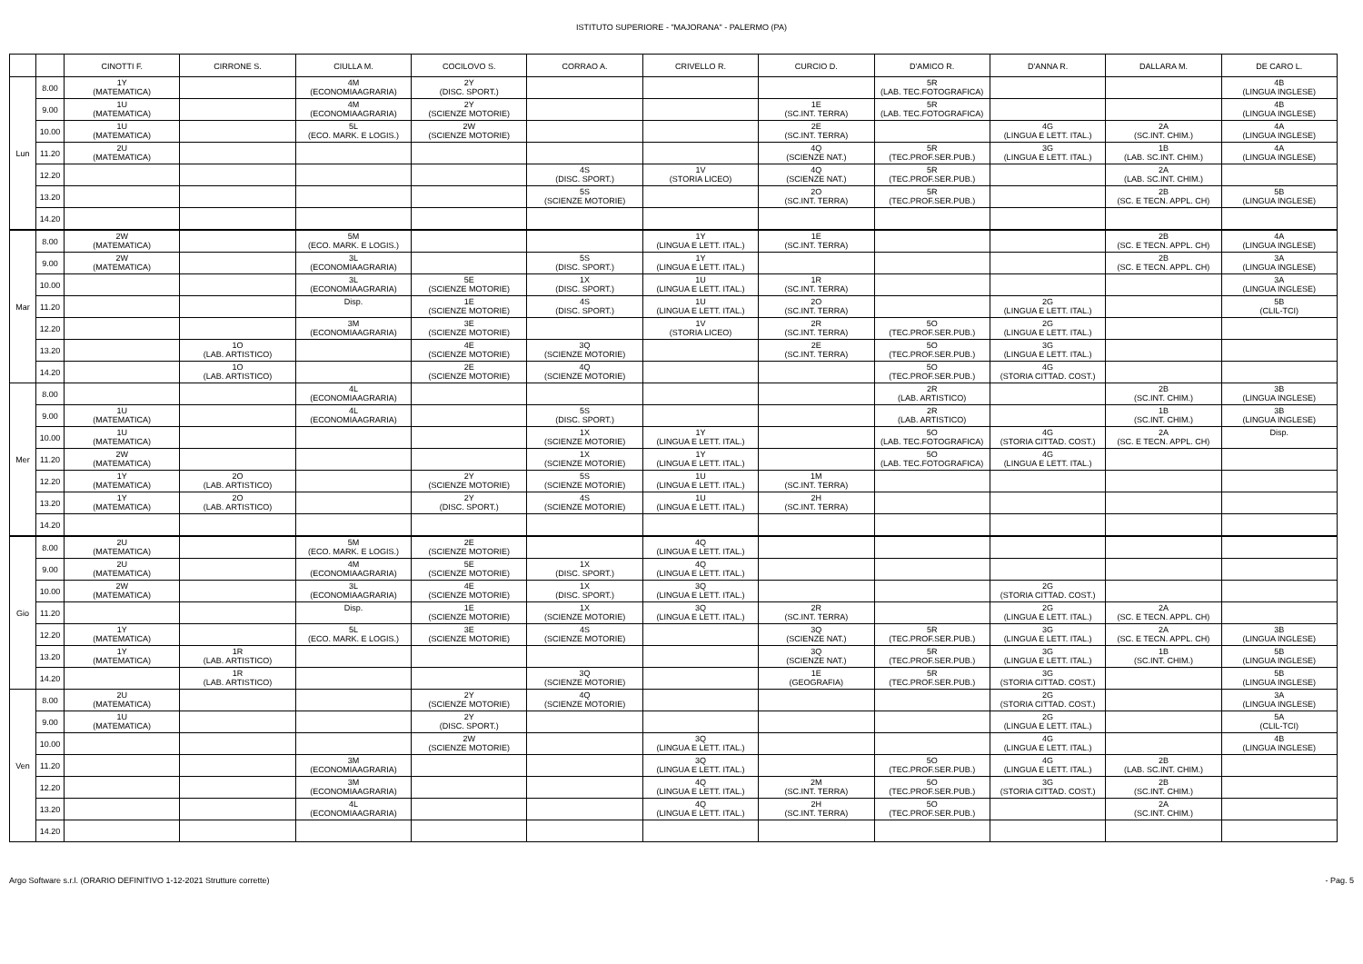ISTITUTO SUPERIORE - "MAJORANA" - PALERMO (PA)
| | | CINOTTI F. | CIRRONE S. | CIULLA M. | COCILOVO S. | CORRAO A. | CRIVELLO R. | CURCIO D. | D'AMICO R. | D'ANNA R. | DALLARA M. | DE CARO L. |
| --- | --- | --- | --- | --- | --- | --- | --- | --- | --- | --- | --- | --- |
| Lun | 8.00 | 1Y (MATEMATICA) | | 4M (ECONOMIAAGRARIA) | 2Y (DISC. SPORT.) | | | | 5R (LAB. TEC.FOTOGRAFICA) | | | 4B (LINGUA INGLESE) |
| | 9.00 | 1U (MATEMATICA) | | 4M (ECONOMIAAGRARIA) | 2Y (SCIENZE MOTORIE) | | | 1E (SC.INT. TERRA) | 5R (LAB. TEC.FOTOGRAFICA) | | | 4B (LINGUA INGLESE) |
| | 10.00 | 1U (MATEMATICA) | | 5L (ECO. MARK. E LOGIS.) | 2W (SCIENZE MOTORIE) | | | 2E (SC.INT. TERRA) | | 4G (LINGUA E LETT. ITAL.) | 2A (SC.INT. CHIM.) | 4A (LINGUA INGLESE) |
| | 11.20 | 2U (MATEMATICA) | | | | | | 4Q (SCIENZE NAT.) | 5R (TEC.PROF.SER.PUB.) | 3G (LINGUA E LETT. ITAL.) | 1B (LAB. SC.INT. CHIM.) | 4A (LINGUA INGLESE) |
| | 12.20 | | | | | 4S (DISC. SPORT.) | 1V (STORIA LICEO) | 4Q (SCIENZE NAT.) | 5R (TEC.PROF.SER.PUB.) | | 2A (LAB. SC.INT. CHIM.) | |
| | 13.20 | | | | | 5S (SCIENZE MOTORIE) | | 2O (SC.INT. TERRA) | 5R (TEC.PROF.SER.PUB.) | | 2B (SC. E TECN. APPL. CH) | 5B (LINGUA INGLESE) |
| | 14.20 | | | | | | | | | | | |
| Mar | 8.00 | 2W (MATEMATICA) | | 5M (ECO. MARK. E LOGIS.) | | | 1Y (LINGUA E LETT. ITAL.) | 1E (SC.INT. TERRA) | | | 2B (SC. E TECN. APPL. CH) | 4A (LINGUA INGLESE) |
| | 9.00 | 2W (MATEMATICA) | | 3L (ECONOMIAAGRARIA) | | 5S (DISC. SPORT.) | 1Y (LINGUA E LETT. ITAL.) | | | | 2B (SC. E TECN. APPL. CH) | 3A (LINGUA INGLESE) |
| | 10.00 | | | 3L (ECONOMIAAGRARIA) | 5E (SCIENZE MOTORIE) | 1X (DISC. SPORT.) | 1U (LINGUA E LETT. ITAL.) | 1R (SC.INT. TERRA) | | | | 3A (LINGUA INGLESE) |
| | 11.20 | | | Disp. | 1E (SCIENZE MOTORIE) | 4S (DISC. SPORT.) | 1U (LINGUA E LETT. ITAL.) | 2O (SC.INT. TERRA) | | 2G (LINGUA E LETT. ITAL.) | | 5B (CLIL-TCI) |
| | 12.20 | | | 3M (ECONOMIAAGRARIA) | 3E (SCIENZE MOTORIE) | | 1V (STORIA LICEO) | 2R (SC.INT. TERRA) | 5O (TEC.PROF.SER.PUB.) | 2G (LINGUA E LETT. ITAL.) | | |
| | 13.20 | | 1O (LAB. ARTISTICO) | | 4E (SCIENZE MOTORIE) | 3Q (SCIENZE MOTORIE) | | 2E (SC.INT. TERRA) | 5O (TEC.PROF.SER.PUB.) | 3G (LINGUA E LETT. ITAL.) | | |
| | 14.20 | | 1O (LAB. ARTISTICO) | | 2E (SCIENZE MOTORIE) | 4Q (SCIENZE MOTORIE) | | | 5O (TEC.PROF.SER.PUB.) | 4G (STORIA CITTAD. COST.) | | |
| Mer | 8.00 | | | 4L (ECONOMIAAGRARIA) | | | | | 2R (LAB. ARTISTICO) | | 2B (SC.INT. CHIM.) | 3B (LINGUA INGLESE) |
| | 9.00 | 1U (MATEMATICA) | | 4L (ECONOMIAAGRARIA) | | 5S (DISC. SPORT.) | | | 2R (LAB. ARTISTICO) | | 1B (SC.INT. CHIM.) | 3B (LINGUA INGLESE) |
| | 10.00 | 1U (MATEMATICA) | | | | 1X (SCIENZE MOTORIE) | 1Y (LINGUA E LETT. ITAL.) | | 5O (LAB. TEC.FOTOGRAFICA) | 4G (STORIA CITTAD. COST.) | 2A (SC. E TECN. APPL. CH) | Disp. |
| | 11.20 | 2W (MATEMATICA) | | | | 1X (SCIENZE MOTORIE) | 1Y (LINGUA E LETT. ITAL.) | | 5O (LAB. TEC.FOTOGRAFICA) | 4G (LINGUA E LETT. ITAL.) | | |
| | 12.20 | 1Y (MATEMATICA) | 2O (LAB. ARTISTICO) | | 2Y (SCIENZE MOTORIE) | 5S (SCIENZE MOTORIE) | 1U (LINGUA E LETT. ITAL.) | 1M (SC.INT. TERRA) | | | | |
| | 13.20 | 1Y (MATEMATICA) | 2O (LAB. ARTISTICO) | | 2Y (DISC. SPORT.) | 4S (SCIENZE MOTORIE) | 1U (LINGUA E LETT. ITAL.) | 2H (SC.INT. TERRA) | | | | |
| | 14.20 | | | | | | | | | | | |
| Gio | 8.00 | 2U (MATEMATICA) | | 5M (ECO. MARK. E LOGIS.) | 2E (SCIENZE MOTORIE) | | 4Q (LINGUA E LETT. ITAL.) | | | | | |
| | 9.00 | 2U (MATEMATICA) | | 4M (ECONOMIAAGRARIA) | 5E (SCIENZE MOTORIE) | 1X (DISC. SPORT.) | 4Q (LINGUA E LETT. ITAL.) | | | | | |
| | 10.00 | 2W (MATEMATICA) | | 3L (ECONOMIAAGRARIA) | 4E (SCIENZE MOTORIE) | 1X (DISC. SPORT.) | 3Q (LINGUA E LETT. ITAL.) | | | 2G (STORIA CITTAD. COST.) | | |
| | 11.20 | | | Disp. | 1E (SCIENZE MOTORIE) | 1X (SCIENZE MOTORIE) | 3Q (LINGUA E LETT. ITAL.) | 2R (SC.INT. TERRA) | | 2G (LINGUA E LETT. ITAL.) | 2A (SC. E TECN. APPL. CH) | |
| | 12.20 | 1Y (MATEMATICA) | | 5L (ECO. MARK. E LOGIS.) | 3E (SCIENZE MOTORIE) | 4S (SCIENZE MOTORIE) | | 3Q (SCIENZE NAT.) | 5R (TEC.PROF.SER.PUB.) | 3G (LINGUA E LETT. ITAL.) | 2A (SC. E TECN. APPL. CH) | 3B (LINGUA INGLESE) |
| | 13.20 | 1Y (MATEMATICA) | 1R (LAB. ARTISTICO) | | | | | 3Q (SCIENZE NAT.) | 5R (TEC.PROF.SER.PUB.) | 3G (LINGUA E LETT. ITAL.) | 1B (SC.INT. CHIM.) | 5B (LINGUA INGLESE) |
| | 14.20 | | 1R (LAB. ARTISTICO) | | | 3Q (SCIENZE MOTORIE) | | 1E (GEOGRAFIA) | 5R (TEC.PROF.SER.PUB.) | 3G (STORIA CITTAD. COST.) | | 5B (LINGUA INGLESE) |
| Ven | 8.00 | 2U (MATEMATICA) | | | 2Y (SCIENZE MOTORIE) | 4Q (SCIENZE MOTORIE) | | | | 2G (STORIA CITTAD. COST.) | | 3A (LINGUA INGLESE) |
| | 9.00 | 1U (MATEMATICA) | | | 2Y (DISC. SPORT.) | | | | | 2G (LINGUA E LETT. ITAL.) | | 5A (CLIL-TCI) |
| | 10.00 | | | | 2W (SCIENZE MOTORIE) | | 3Q (LINGUA E LETT. ITAL.) | | | 4G (LINGUA E LETT. ITAL.) | | 4B (LINGUA INGLESE) |
| | 11.20 | | | 3M (ECONOMIAAGRARIA) | | | 3Q (LINGUA E LETT. ITAL.) | | 5O (TEC.PROF.SER.PUB.) | 4G (LINGUA E LETT. ITAL.) | 2B (LAB. SC.INT. CHIM.) | |
| | 12.20 | | | 3M (ECONOMIAAGRARIA) | | | 4Q (LINGUA E LETT. ITAL.) | 2M (SC.INT. TERRA) | 5O (TEC.PROF.SER.PUB.) | 3G (STORIA CITTAD. COST.) | 2B (SC.INT. CHIM.) | |
| | 13.20 | | | 4L (ECONOMIAAGRARIA) | | | 4Q (LINGUA E LETT. ITAL.) | 2H (SC.INT. TERRA) | 5O (TEC.PROF.SER.PUB.) | | 2A (SC.INT. CHIM.) | |
| | 14.20 | | | | | | | | | | | |
Argo Software s.r.l. (ORARIO DEFINITIVO 1-12-2021 Strutture corrette) - Pag. 5